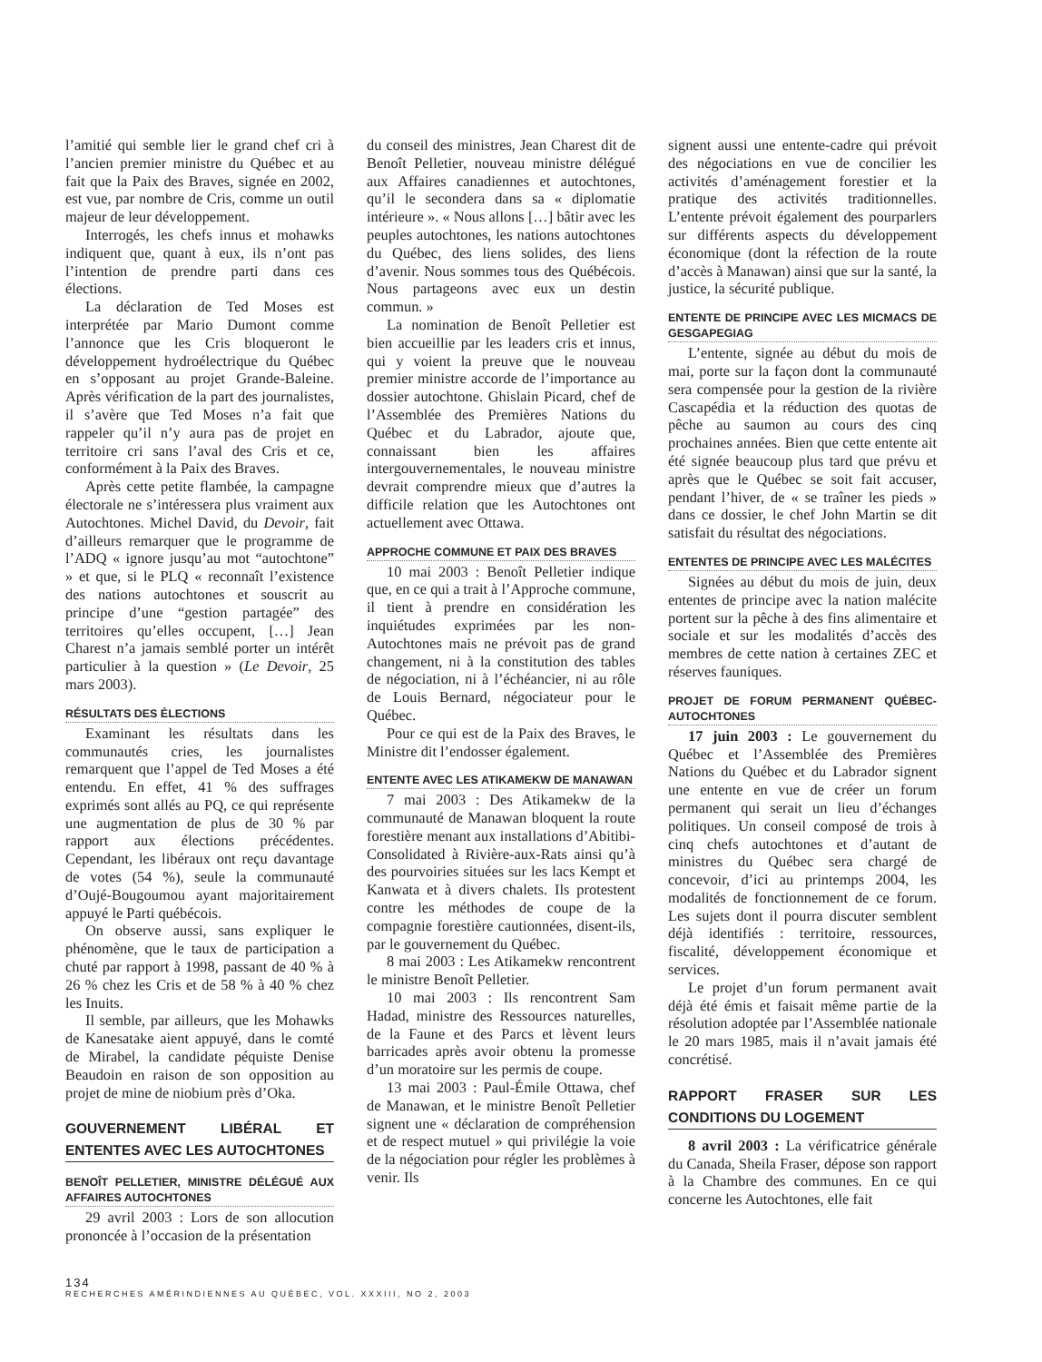l’amitié qui semble lier le grand chef cri à l’ancien premier ministre du Québec et au fait que la Paix des Braves, signée en 2002, est vue, par nombre de Cris, comme un outil majeur de leur développement.
Interrogés, les chefs innus et mohawks indiquent que, quant à eux, ils n’ont pas l’intention de prendre parti dans ces élections.
La déclaration de Ted Moses est interprétée par Mario Dumont comme l’annonce que les Cris bloqueront le développement hydroélectrique du Québec en s’opposant au projet Grande-Baleine. Après vérification de la part des journalistes, il s’avère que Ted Moses n’a fait que rappeler qu’il n’y aura pas de projet en territoire cri sans l’aval des Cris et ce, conformément à la Paix des Braves.
Après cette petite flambée, la campagne électorale ne s’intéressera plus vraiment aux Autochtones. Michel David, du Devoir, fait d’ailleurs remarquer que le programme de l’ADQ « ignore jusqu’au mot “autochtone” » et que, si le PLQ « reconnaît l’existence des nations autochtones et souscrit au principe d’une “gestion partagée” des territoires qu’elles occupent, […] Jean Charest n’a jamais semblé porter un intérêt particulier à la question » (Le Devoir, 25 mars 2003).
RÉSULTATS DES ÉLECTIONS
Examinant les résultats dans les communautés cries, les journalistes remarquent que l’appel de Ted Moses a été entendu. En effet, 41 % des suffrages exprimés sont allés au PQ, ce qui représente une augmentation de plus de 30 % par rapport aux élections précédentes. Cependant, les libéraux ont reçu davantage de votes (54 %), seule la communauté d’Oujé-Bougoumou ayant majoritairement appuyé le Parti québécois.
On observe aussi, sans expliquer le phénomène, que le taux de participation a chuté par rapport à 1998, passant de 40 % à 26 % chez les Cris et de 58 % à 40 % chez les Inuits.
Il semble, par ailleurs, que les Mohawks de Kanesatake aient appuyé, dans le comté de Mirabel, la candidate péquiste Denise Beaudoin en raison de son opposition au projet de mine de niobium près d’Oka.
GOUVERNEMENT LIBÉRAL ET ENTENTES AVEC LES AUTOCHTONES
BENOÎT PELLETIER, MINISTRE DÉLÉGUÉ AUX AFFAIRES AUTOCHTONES
29 avril 2003 : Lors de son allocution prononcée à l’occasion de la présentation
du conseil des ministres, Jean Charest dit de Benoît Pelletier, nouveau ministre délégué aux Affaires canadiennes et autochtones, qu’il le secondera dans sa « diplomatie intérieure ». « Nous allons […] bâtir avec les peuples autochtones, les nations autochtones du Québec, des liens solides, des liens d’avenir. Nous sommes tous des Québécois. Nous partageons avec eux un destin commun. »
La nomination de Benoît Pelletier est bien accueillie par les leaders cris et innus, qui y voient la preuve que le nouveau premier ministre accorde de l’importance au dossier autochtone. Ghislain Picard, chef de l’Assemblée des Premières Nations du Québec et du Labrador, ajoute que, connaissant bien les affaires intergouvernementales, le nouveau ministre devrait comprendre mieux que d’autres la difficile relation que les Autochtones ont actuellement avec Ottawa.
APPROCHE COMMUNE ET PAIX DES BRAVES
10 mai 2003 : Benoît Pelletier indique que, en ce qui a trait à l’Approche commune, il tient à prendre en considération les inquiétudes exprimées par les non-Autochtones mais ne prévoit pas de grand changement, ni à la constitution des tables de négociation, ni à l’échéancier, ni au rôle de Louis Bernard, négociateur pour le Québec.
Pour ce qui est de la Paix des Braves, le Ministre dit l’endosser également.
ENTENTE AVEC LES ATIKAMEKW DE MANAWAN
7 mai 2003 : Des Atikamekw de la communauté de Manawan bloquent la route forestière menant aux installations d’Abitibi-Consolidated à Rivière-aux-Rats ainsi qu’à des pourvoiries situées sur les lacs Kempt et Kanwata et à divers chalets. Ils protestent contre les méthodes de coupe de la compagnie forestière cautionnées, disent-ils, par le gouvernement du Québec.
8 mai 2003 : Les Atikamekw rencontrent le ministre Benoît Pelletier.
10 mai 2003 : Ils rencontrent Sam Hadad, ministre des Ressources naturelles, de la Faune et des Parcs et lèvent leurs barricades après avoir obtenu la promesse d’un moratoire sur les permis de coupe.
13 mai 2003 : Paul-Émile Ottawa, chef de Manawan, et le ministre Benoît Pelletier signent une « déclaration de compréhension et de respect mutuel » qui privilégie la voie de la négociation pour régler les problèmes à venir. Ils
signent aussi une entente-cadre qui prévoit des négociations en vue de concilier les activités d’aménagement forestier et la pratique des activités traditionnelles. L’entente prévoit également des pourparlers sur différents aspects du développement économique (dont la réfection de la route d’accès à Manawan) ainsi que sur la santé, la justice, la sécurité publique.
ENTENTE DE PRINCIPE AVEC LES MICMACS DE GESGAPEGIAG
L’entente, signée au début du mois de mai, porte sur la façon dont la communauté sera compensée pour la gestion de la rivière Cascapédia et la réduction des quotas de pêche au saumon au cours des cinq prochaines années. Bien que cette entente ait été signée beaucoup plus tard que prévu et après que le Québec se soit fait accuser, pendant l’hiver, de « se traîner les pieds » dans ce dossier, le chef John Martin se dit satisfait du résultat des négociations.
ENTENTES DE PRINCIPE AVEC LES MALÉCITES
Signées au début du mois de juin, deux ententes de principe avec la nation malécite portent sur la pêche à des fins alimentaire et sociale et sur les modalités d’accès des membres de cette nation à certaines ZEC et réserves fauniques.
PROJET DE FORUM PERMANENT QUÉBEC-AUTOCHTONES
17 juin 2003 : Le gouvernement du Québec et l’Assemblée des Premières Nations du Québec et du Labrador signent une entente en vue de créer un forum permanent qui serait un lieu d’échanges politiques. Un conseil composé de trois à cinq chefs autochtones et d’autant de ministres du Québec sera chargé de concevoir, d’ici au printemps 2004, les modalités de fonctionnement de ce forum. Les sujets dont il pourra discuter semblent déjà identifiés : territoire, ressources, fiscalité, développement économique et services.
Le projet d’un forum permanent avait déjà été émis et faisait même partie de la résolution adoptée par l’Assemblée nationale le 20 mars 1985, mais il n’avait jamais été concrétisé.
RAPPORT FRASER SUR LES CONDITIONS DU LOGEMENT
8 avril 2003 : La vérificatrice générale du Canada, Sheila Fraser, dépose son rapport à la Chambre des communes. En ce qui concerne les Autochtones, elle fait
134
RECHERCHES AMÉRINDIENNES AU QUÉBEC, VOL. XXXIII, NO 2, 2003